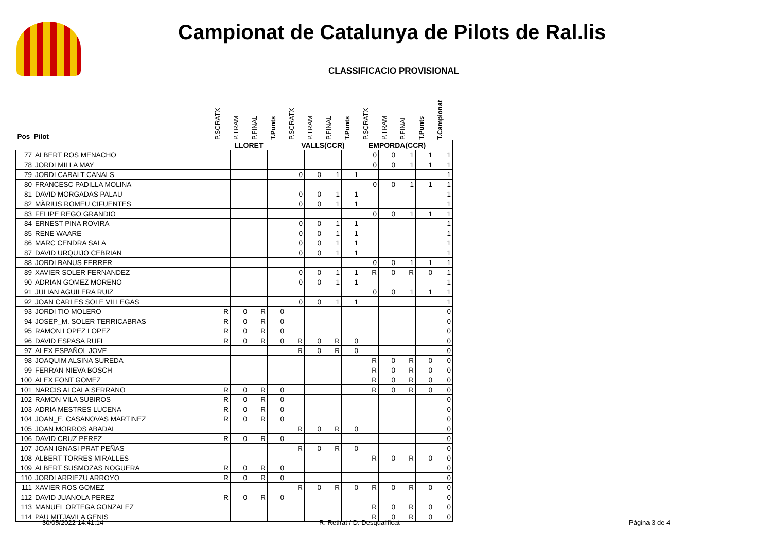Campionat de Catalunya de Pilots de Ral.lis
CLASSIFICACIO PROVISIONAL
| Pos Pilot | | P.SCRATX | P.TRAM | P.FINAL | T.Punts | P.SCRATX | P.TRAM | P.FINAL | T.Punts | P.SCRATX | P.TRAM | P.FINAL | T.Punts | T.Campionat |
| --- | --- | --- | --- | --- | --- | --- | --- | --- | --- | --- | --- | --- | --- | --- |
| | | LLORET | | | | VALLS(CCR) | | | | EMPORDA(CCR) | | | | |
| 77 | ALBERT ROS MENACHO | | | | | | | | | 0 | 0 | 1 | 1 | 1 |
| 78 | JORDI MILLA MAY | | | | | | | | | 0 | 0 | 1 | 1 | 1 |
| 79 | JORDI CARALT CANALS | | | | | 0 | 0 | 1 | 1 | | | | | 1 |
| 80 | FRANCESC PADILLA MOLINA | | | | | | | | | 0 | 0 | 1 | 1 | 1 |
| 81 | DAVID MORGADAS PALAU | | | | | 0 | 0 | 1 | 1 | | | | | 1 |
| 82 | MÀRIUS ROMEU CIFUENTES | | | | | 0 | 0 | 1 | 1 | | | | | 1 |
| 83 | FELIPE REGO GRANDIO | | | | | | | | | 0 | 0 | 1 | 1 | 1 |
| 84 | ERNEST PINA ROVIRA | | | | | 0 | 0 | 1 | 1 | | | | | 1 |
| 85 | RENE WAARE | | | | | 0 | 0 | 1 | 1 | | | | | 1 |
| 86 | MARC CENDRA SALA | | | | | 0 | 0 | 1 | 1 | | | | | 1 |
| 87 | DAVID URQUIJO CEBRIAN | | | | | 0 | 0 | 1 | 1 | | | | | 1 |
| 88 | JORDI BANUS FERRER | | | | | | | | | 0 | 0 | 1 | 1 | 1 |
| 89 | XAVIER SOLER FERNANDEZ | | | | | 0 | 0 | 1 | 1 | R | 0 | R | 0 | 1 |
| 90 | ADRIAN GOMEZ MORENO | | | | | 0 | 0 | 1 | 1 | | | | | 1 |
| 91 | JULIAN AGUILERA RUIZ | | | | | | | | | 0 | 0 | 1 | 1 | 1 |
| 92 | JOAN CARLES SOLE VILLEGAS | | | | | 0 | 0 | 1 | 1 | | | | | 1 |
| 93 | JORDI TIO MOLERO | R | 0 | R | 0 | | | | | | | | | 0 |
| 94 | JOSEP_M. SOLER TERRICABRAS | R | 0 | R | 0 | | | | | | | | | 0 |
| 95 | RAMON LOPEZ LOPEZ | R | 0 | R | 0 | | | | | | | | | 0 |
| 96 | DAVID ESPASA RUFI | R | 0 | R | 0 | R | 0 | R | 0 | | | | | 0 |
| 97 | ALEX ESPAÑOL JOVE | | | | | R | 0 | R | 0 | | | | | 0 |
| 98 | JOAQUIM ALSINA SUREDA | | | | | | | | | R | 0 | R | 0 | 0 |
| 99 | FERRAN NIEVA BOSCH | | | | | | | | | R | 0 | R | 0 | 0 |
| 100 | ALEX FONT GOMEZ | | | | | | | | | R | 0 | R | 0 | 0 |
| 101 | NARCIS ALCALA SERRANO | R | 0 | R | 0 | | | | | R | 0 | R | 0 | 0 |
| 102 | RAMON VILA SUBIROS | R | 0 | R | 0 | | | | | | | | | 0 |
| 103 | ADRIA MESTRES LUCENA | R | 0 | R | 0 | | | | | | | | | 0 |
| 104 | JOAN_E. CASANOVAS MARTINEZ | R | 0 | R | 0 | | | | | | | | | 0 |
| 105 | JOAN MORROS ABADAL | | | | | R | 0 | R | 0 | | | | | 0 |
| 106 | DAVID CRUZ PEREZ | R | 0 | R | 0 | | | | | | | | | 0 |
| 107 | JOAN IGNASI PRAT PEÑAS | | | | | R | 0 | R | 0 | | | | | 0 |
| 108 | ALBERT TORRES MIRALLES | | | | | | | | | R | 0 | R | 0 | 0 |
| 109 | ALBERT SUSMOZAS NOGUERA | R | 0 | R | 0 | | | | | | | | | 0 |
| 110 | JORDI ARRIEZU ARROYO | R | 0 | R | 0 | | | | | | | | | 0 |
| 111 | XAVIER ROS GOMEZ | | | | | R | 0 | R | 0 | R | 0 | R | 0 | 0 |
| 112 | DAVID JUANOLA PEREZ | R | 0 | R | 0 | | | | | | | | | 0 |
| 113 | MANUEL ORTEGA GONZALEZ | | | | | | | | | R | 0 | R | 0 | 0 |
| 114 | PAU MITJAVILA GENIS | | | | | | | | | R | 0 | R | 0 | 0 |
30/05/2022 14:41:14 R: Retirat / D: Desqualificat Pàgina 3 de 4